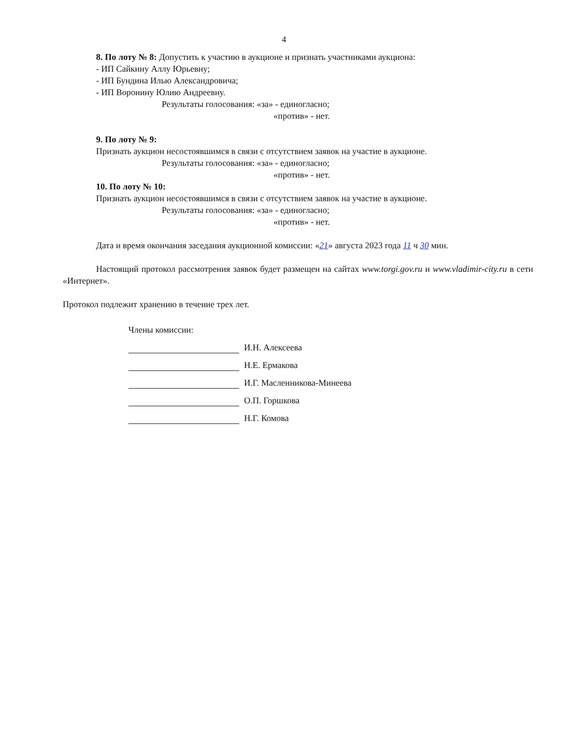4
8. По лоту № 8: Допустить к участию в аукционе и признать участниками аукциона:
- ИП Сайкину Аллу Юрьевну;
- ИП Бундина Илью Александровича;
- ИП Воронину Юлию Андреевну.
Результаты голосования: «за» - единогласно;
«против» - нет.
9. По лоту № 9:
Признать аукцион несостоявшимся в связи с отсутствием заявок на участие в аукционе.
Результаты голосования: «за» - единогласно;
«против» - нет.
10. По лоту № 10:
Признать аукцион несостоявшимся в связи с отсутствием заявок на участие в аукционе.
Результаты голосования: «за» - единогласно;
«против» - нет.
Дата и время окончания заседания аукционной комиссии: «21» августа 2023 года 11 ч 30 мин.
Настоящий протокол рассмотрения заявок будет размещен на сайтах www.torgi.gov.ru и www.vladimir-city.ru в сети «Интернет».
Протокол подлежит хранению в течение трех лет.
Члены комиссии:
И.Н. Алексеева
Н.Е. Ермакова
И.Г. Масленникова-Минеева
О.П. Горшкова
Н.Г. Комова